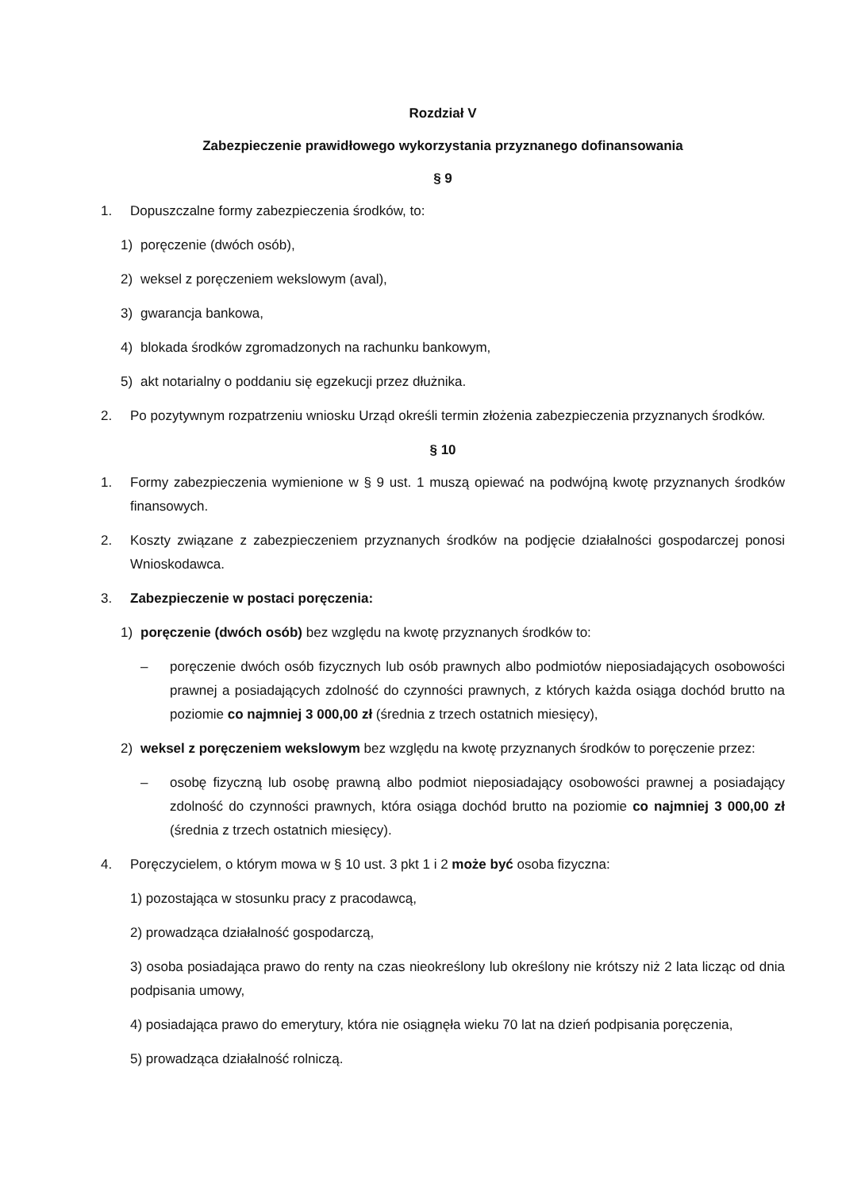Rozdział V
Zabezpieczenie prawidłowego wykorzystania przyznanego dofinansowania
§ 9
1. Dopuszczalne formy zabezpieczenia środków, to:
1) poręczenie (dwóch osób),
2) weksel z poręczeniem wekslowym (aval),
3) gwarancja bankowa,
4) blokada środków zgromadzonych na rachunku bankowym,
5) akt notarialny o poddaniu się egzekucji przez dłużnika.
2. Po pozytywnym rozpatrzeniu wniosku Urząd określi termin złożenia zabezpieczenia przyznanych środków.
§ 10
1. Formy zabezpieczenia wymienione w § 9 ust. 1 muszą opiewać na podwójną kwotę przyznanych środków finansowych.
2. Koszty związane z zabezpieczeniem przyznanych środków na podjęcie działalności gospodarczej ponosi Wnioskodawca.
3. Zabezpieczenie w postaci poręczenia:
1) poręczenie (dwóch osób) bez względu na kwotę przyznanych środków to:
– poręczenie dwóch osób fizycznych lub osób prawnych albo podmiotów nieposiadających osobowości prawnej a posiadających zdolność do czynności prawnych, z których każda osiąga dochód brutto na poziomie co najmniej 3 000,00 zł (średnia z trzech ostatnich miesięcy),
2) weksel z poręczeniem wekslowym bez względu na kwotę przyznanych środków to poręczenie przez:
– osobę fizyczną lub osobę prawną albo podmiot nieposiadający osobowości prawnej a posiadający zdolność do czynności prawnych, która osiąga dochód brutto na poziomie co najmniej 3 000,00 zł (średnia z trzech ostatnich miesięcy).
4. Poręczycielem, o którym mowa w § 10 ust. 3 pkt 1 i 2 może być osoba fizyczna:
1) pozostająca w stosunku pracy z pracodawcą,
2) prowadząca działalność gospodarczą,
3) osoba posiadająca prawo do renty na czas nieokreślony lub określony nie krótszy niż 2 lata licząc od dnia podpisania umowy,
4) posiadająca prawo do emerytury, która nie osiągnęła wieku 70 lat na dzień podpisania poręczenia,
5) prowadząca działalność rolniczą.